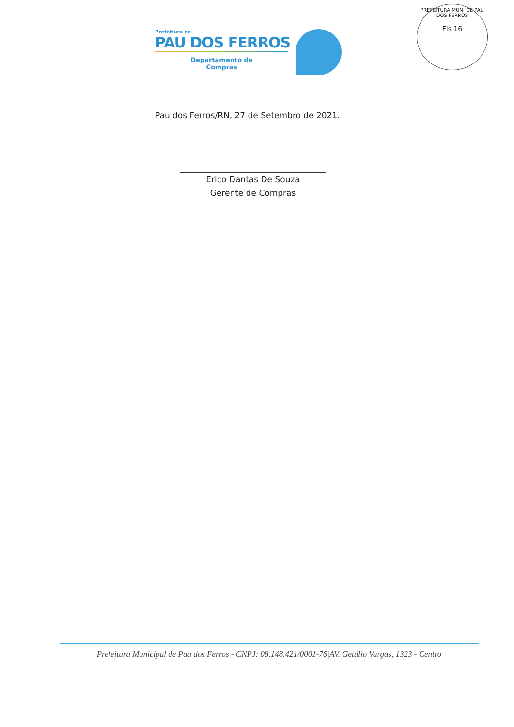Prefeitura de
PAU DOS FERROS
Departamento de
Compras
PREFEITURA MUN. DE PAU DOS FERROS
Fls 16
Pau dos Ferros/RN, 27 de Setembro de 2021.
Erico Dantas De Souza
Gerente de Compras
Prefeitura Municipal de Pau dos Ferros - CNPJ: 08.148.421/0001-76|AV. Getúlio Vargas, 1323 - Centro